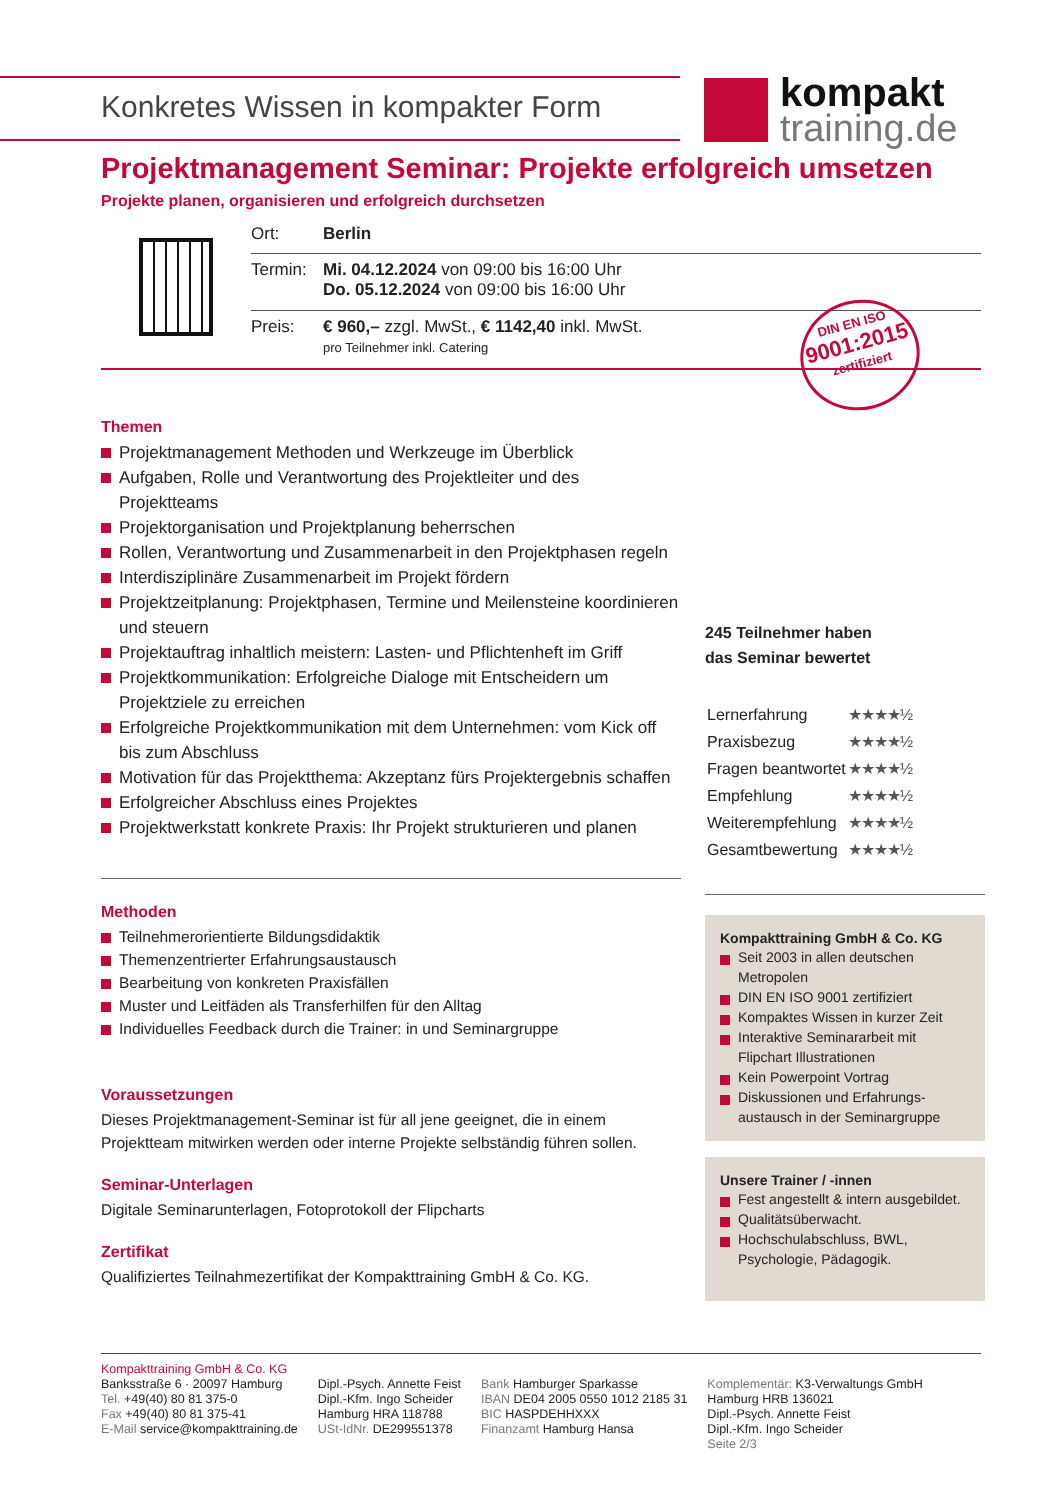Konkretes Wissen in kompakter Form
kompakt
training.de
Projektmanagement Seminar: Projekte erfolgreich umsetzen
Projekte planen, organisieren und erfolgreich durchsetzen
| Ort: | Berlin |
| Termin: | Mi. 04.12.2024 von 09:00 bis 16:00 Uhr Do. 05.12.2024 von 09:00 bis 16:00 Uhr |
| Preis: | € 960,– zzgl. MwSt., € 1142,40 inkl. MwSt. pro Teilnehmer inkl. Catering |
DIN EN ISO
9001:2015
zertifiziert
Themen
Projektmanagement Methoden und Werkzeuge im Überblick
Aufgaben, Rolle und Verantwortung des Projektleiter und des Projektteams
Projektorganisation und Projektplanung beherrschen
Rollen, Verantwortung und Zusammenarbeit in den Projektphasen regeln
Interdisziplinäre Zusammenarbeit im Projekt fördern
Projektzeitplanung: Projektphasen, Termine und Meilensteine koordinieren und steuern
Projektauftrag inhaltlich meistern: Lasten- und Pflichtenheft im Griff
Projektkommunikation: Erfolgreiche Dialoge mit Entscheidern um Projektziele zu erreichen
Erfolgreiche Projektkommunikation mit dem Unternehmen: vom Kick off bis zum Abschluss
Motivation für das Projektthema: Akzeptanz fürs Projektergebnis schaffen
Erfolgreicher Abschluss eines Projektes
Projektwerkstatt konkrete Praxis: Ihr Projekt strukturieren und planen
Methoden
Teilnehmerorientierte Bildungsdidaktik
Themenzentrierter Erfahrungsaustausch
Bearbeitung von konkreten Praxisfällen
Muster und Leitfäden als Transferhilfen für den Alltag
Individuelles Feedback durch die Trainer: in und Seminargruppe
Voraussetzungen
Dieses Projektmanagement-Seminar ist für all jene geeignet, die in einem Projektteam mitwirken werden oder interne Projekte selbständig führen sollen.
Seminar-Unterlagen
Digitale Seminarunterlagen, Fotoprotokoll der Flipcharts
Zertifikat
Qualifiziertes Teilnahmezertifikat der Kompakttraining GmbH & Co. KG.
245 Teilnehmer haben
das Seminar bewertet
| Lernerfahrung | ★★★★½ |
| Praxisbezug | ★★★★½ |
| Fragen beantwortet | ★★★★½ |
| Empfehlung | ★★★★½ |
| Weiterempfehlung | ★★★★½ |
| Gesamtbewertung | ★★★★½ |
Kompakttraining GmbH & Co. KG
Seit 2003 in allen deutschen Metropolen
DIN EN ISO 9001 zertifiziert
Kompaktes Wissen in kurzer Zeit
Interaktive Seminararbeit mit Flipchart Illustrationen
Kein Powerpoint Vortrag
Diskussionen und Erfahrungs-austausch in der Seminargruppe
Unsere Trainer / -innen
Fest angestellt & intern ausgebildet.
Qualitätsüberwacht.
Hochschulabschluss, BWL, Psychologie, Pädagogik.
Kompakttraining GmbH & Co. KG
Banksstraße 6 · 20097 Hamburg
Tel. +49(40) 80 81 375-0
Fax +49(40) 80 81 375-41
E-Mail service@kompakttraining.de
Dipl.-Psych. Annette Feist
Dipl.-Kfm. Ingo Scheider
Hamburg HRA 118788
USt-IdNr. DE299551378
Bank Hamburger Sparkasse
IBAN DE04 2005 0550 1012 2185 31
BIC HASPDEHHXXX
Finanzamt Hamburg Hansa
Komplementär: K3-Verwaltungs GmbH
Hamburg HRB 136021
Dipl.-Psych. Annette Feist
Dipl.-Kfm. Ingo Scheider
Seite 2/3